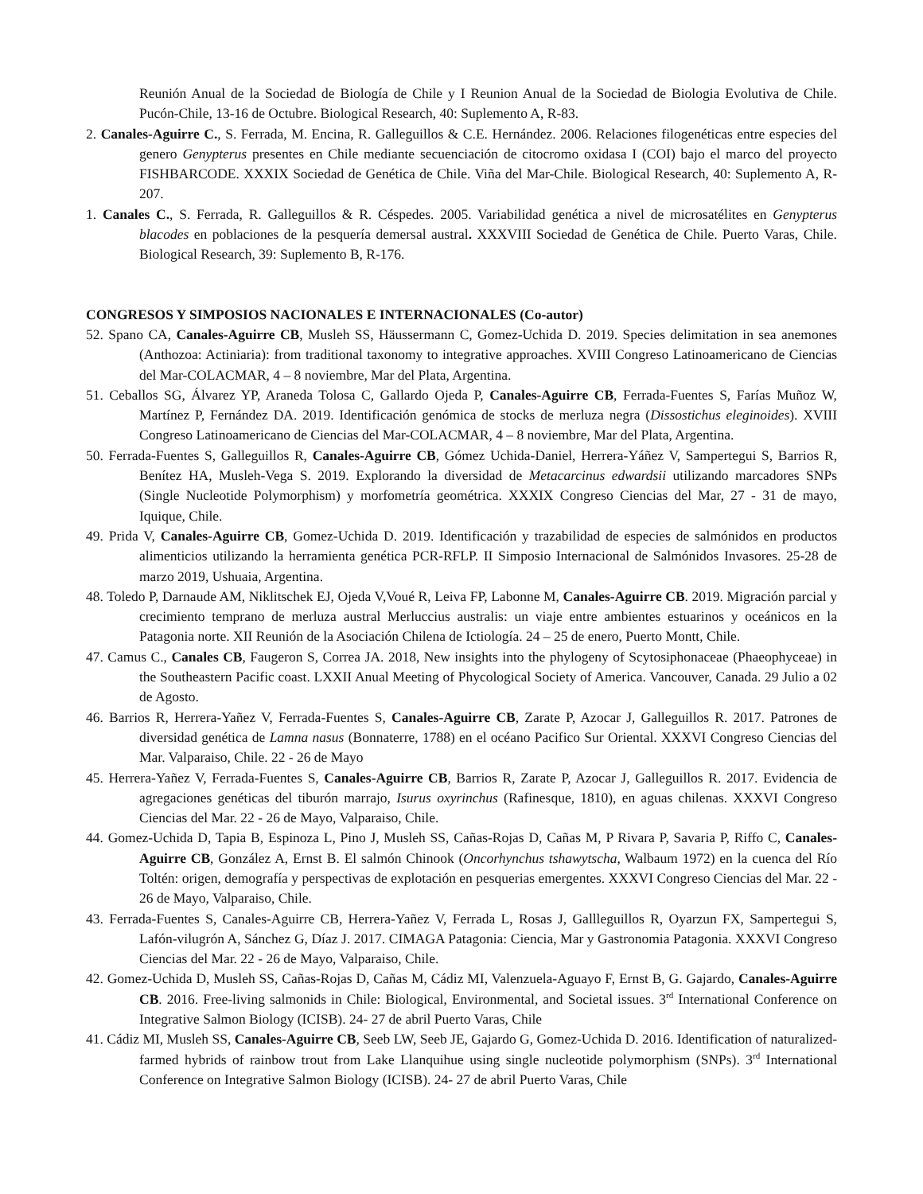Reunión Anual de la Sociedad de Biología de Chile y I Reunion Anual de la Sociedad de Biologia Evolutiva de Chile. Pucón-Chile, 13-16 de Octubre. Biological Research, 40: Suplemento A, R-83.
2. Canales-Aguirre C., S. Ferrada, M. Encina, R. Galleguillos & C.E. Hernández. 2006. Relaciones filogenéticas entre especies del genero Genypterus presentes en Chile mediante secuenciación de citocromo oxidasa I (COI) bajo el marco del proyecto FISHBARCODE. XXXIX Sociedad de Genética de Chile. Viña del Mar-Chile. Biological Research, 40: Suplemento A, R-207.
1. Canales C., S. Ferrada, R. Galleguillos & R. Céspedes. 2005. Variabilidad genética a nivel de microsatélites en Genypterus blacodes en poblaciones de la pesquería demersal austral. XXXVIII Sociedad de Genética de Chile. Puerto Varas, Chile. Biological Research, 39: Suplemento B, R-176.
CONGRESOS Y SIMPOSIOS NACIONALES E INTERNACIONALES (Co-autor)
52. Spano CA, Canales-Aguirre CB, Musleh SS, Häussermann C, Gomez-Uchida D. 2019. Species delimitation in sea anemones (Anthozoa: Actiniaria): from traditional taxonomy to integrative approaches. XVIII Congreso Latinoamericano de Ciencias del Mar-COLACMAR, 4 – 8 noviembre, Mar del Plata, Argentina.
51. Ceballos SG, Álvarez YP, Araneda Tolosa C, Gallardo Ojeda P, Canales-Aguirre CB, Ferrada-Fuentes S, Farías Muñoz W, Martínez P, Fernández DA. 2019. Identificación genómica de stocks de merluza negra (Dissostichus eleginoides). XVIII Congreso Latinoamericano de Ciencias del Mar-COLACMAR, 4 – 8 noviembre, Mar del Plata, Argentina.
50. Ferrada-Fuentes S, Galleguillos R, Canales-Aguirre CB, Gómez Uchida-Daniel, Herrera-Yáñez V, Sampertegui S, Barrios R, Benítez HA, Musleh-Vega S. 2019. Explorando la diversidad de Metacarcinus edwardsii utilizando marcadores SNPs (Single Nucleotide Polymorphism) y morfometría geométrica. XXXIX Congreso Ciencias del Mar, 27 - 31 de mayo, Iquique, Chile.
49. Prida V, Canales-Aguirre CB, Gomez-Uchida D. 2019. Identificación y trazabilidad de especies de salmónidos en productos alimenticios utilizando la herramienta genética PCR-RFLP. II Simposio Internacional de Salmónidos Invasores. 25-28 de marzo 2019, Ushuaia, Argentina.
48. Toledo P, Darnaude AM, Niklitschek EJ, Ojeda V,Voué R, Leiva FP, Labonne M, Canales-Aguirre CB. 2019. Migración parcial y crecimiento temprano de merluza austral Merluccius australis: un viaje entre ambientes estuarinos y oceánicos en la Patagonia norte. XII Reunión de la Asociación Chilena de Ictiología. 24 – 25 de enero, Puerto Montt, Chile.
47. Camus C., Canales CB, Faugeron S, Correa JA. 2018, New insights into the phylogeny of Scytosiphonaceae (Phaeophyceae) in the Southeastern Pacific coast. LXXII Anual Meeting of Phycological Society of America. Vancouver, Canada. 29 Julio a 02 de Agosto.
46. Barrios R, Herrera-Yañez V, Ferrada-Fuentes S, Canales-Aguirre CB, Zarate P, Azocar J, Galleguillos R. 2017. Patrones de diversidad genética de Lamna nasus (Bonnaterre, 1788) en el océano Pacifico Sur Oriental. XXXVI Congreso Ciencias del Mar. Valparaiso, Chile. 22 - 26 de Mayo
45. Herrera-Yañez V, Ferrada-Fuentes S, Canales-Aguirre CB, Barrios R, Zarate P, Azocar J, Galleguillos R. 2017. Evidencia de agregaciones genéticas del tiburón marrajo, Isurus oxyrinchus (Rafinesque, 1810), en aguas chilenas. XXXVI Congreso Ciencias del Mar. 22 - 26 de Mayo, Valparaiso, Chile.
44. Gomez-Uchida D, Tapia B, Espinoza L, Pino J, Musleh SS, Cañas-Rojas D, Cañas M, P Rivara P, Savaria P, Riffo C, Canales-Aguirre CB, González A, Ernst B. El salmón Chinook (Oncorhynchus tshawytscha, Walbaum 1972) en la cuenca del Río Toltén: origen, demografía y perspectivas de explotación en pesquerias emergentes. XXXVI Congreso Ciencias del Mar. 22 - 26 de Mayo, Valparaiso, Chile.
43. Ferrada-Fuentes S, Canales-Aguirre CB, Herrera-Yañez V, Ferrada L, Rosas J, Gallleguillos R, Oyarzun FX, Sampertegui S, Lafón-vilugrón A, Sánchez G, Díaz J. 2017. CIMAGA Patagonia: Ciencia, Mar y Gastronomia Patagonia. XXXVI Congreso Ciencias del Mar. 22 - 26 de Mayo, Valparaiso, Chile.
42. Gomez-Uchida D, Musleh SS, Cañas-Rojas D, Cañas M, Cádiz MI, Valenzuela-Aguayo F, Ernst B, G. Gajardo, Canales-Aguirre CB. 2016. Free-living salmonids in Chile: Biological, Environmental, and Societal issues. 3<sup>rd</sup> International Conference on Integrative Salmon Biology (ICISB). 24- 27 de abril Puerto Varas, Chile
41. Cádiz MI, Musleh SS, Canales-Aguirre CB, Seeb LW, Seeb JE, Gajardo G, Gomez-Uchida D. 2016. Identification of naturalized-farmed hybrids of rainbow trout from Lake Llanquihue using single nucleotide polymorphism (SNPs). 3<sup>rd</sup> International Conference on Integrative Salmon Biology (ICISB). 24- 27 de abril Puerto Varas, Chile